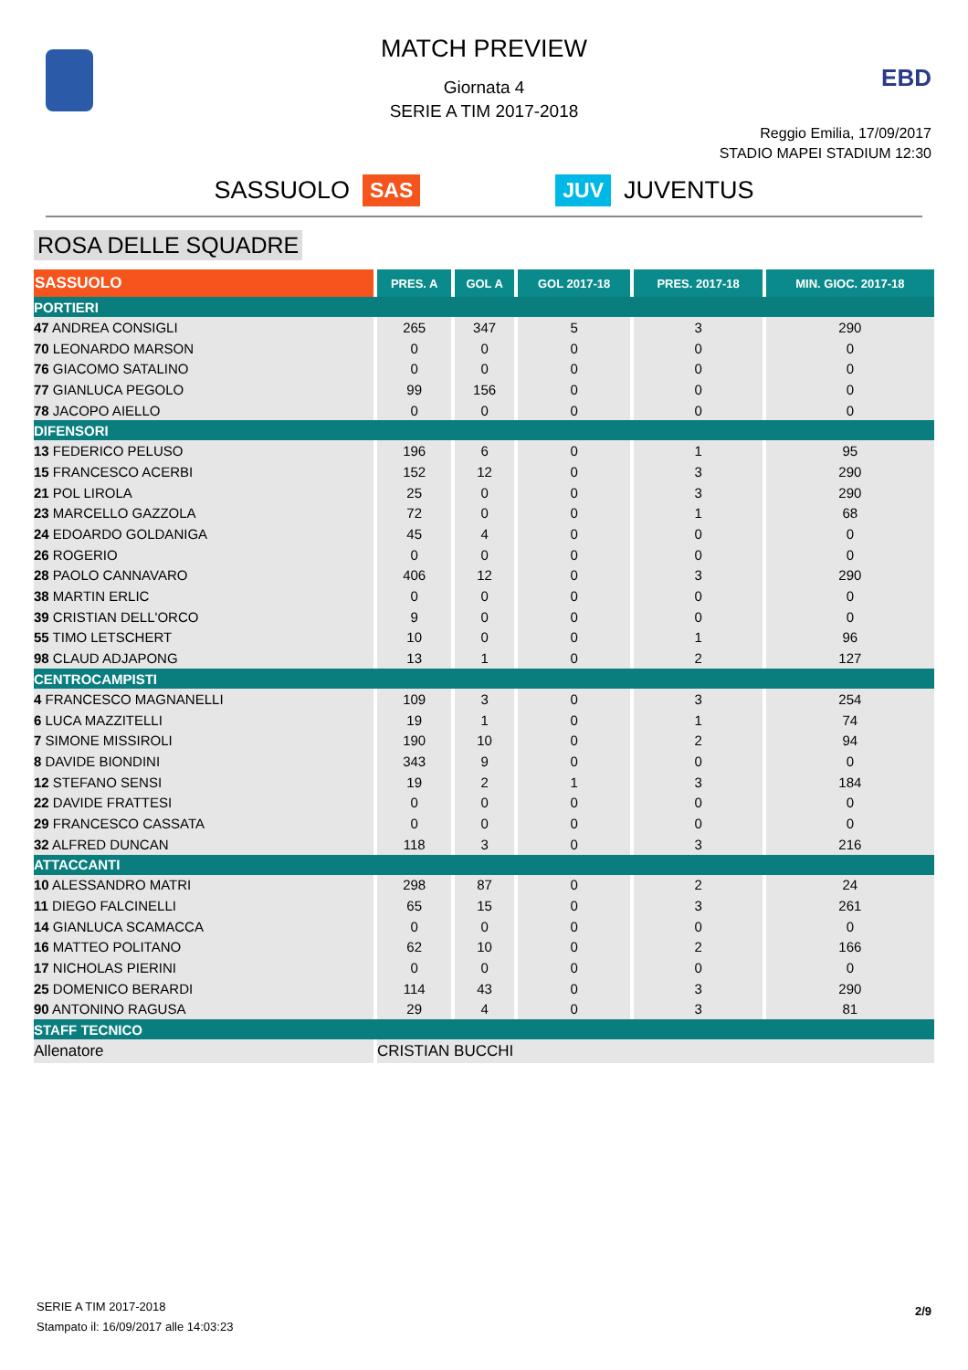EBD
MATCH PREVIEW
Giornata 4
SERIE A TIM 2017-2018
Reggio Emilia, 17/09/2017
STADIO MAPEI STADIUM 12:30
SASSUOLO SAS JUV JUVENTUS
ROSA DELLE SQUADRE
| SASSUOLO | PRES. A | GOL A | GOL 2017-18 | PRES. 2017-18 | MIN. GIOC. 2017-18 |
| --- | --- | --- | --- | --- | --- |
| PORTIERI | | | | | |
| 47 ANDREA CONSIGLI | 265 | 347 | 5 | 3 | 290 |
| 70 LEONARDO MARSON | 0 | 0 | 0 | 0 | 0 |
| 76 GIACOMO SATALINO | 0 | 0 | 0 | 0 | 0 |
| 77 GIANLUCA PEGOLO | 99 | 156 | 0 | 0 | 0 |
| 78 JACOPO AIELLO | 0 | 0 | 0 | 0 | 0 |
| DIFENSORI | | | | | |
| 13 FEDERICO PELUSO | 196 | 6 | 0 | 1 | 95 |
| 15 FRANCESCO ACERBI | 152 | 12 | 0 | 3 | 290 |
| 21 POL LIROLA | 25 | 0 | 0 | 3 | 290 |
| 23 MARCELLO GAZZOLA | 72 | 0 | 0 | 1 | 68 |
| 24 EDOARDO GOLDANIGA | 45 | 4 | 0 | 0 | 0 |
| 26 ROGERIO | 0 | 0 | 0 | 0 | 0 |
| 28 PAOLO CANNAVARO | 406 | 12 | 0 | 3 | 290 |
| 38 MARTIN ERLIC | 0 | 0 | 0 | 0 | 0 |
| 39 CRISTIAN DELL'ORCO | 9 | 0 | 0 | 0 | 0 |
| 55 TIMO LETSCHERT | 10 | 0 | 0 | 1 | 96 |
| 98 CLAUD ADJAPONG | 13 | 1 | 0 | 2 | 127 |
| CENTROCAMPISTI | | | | | |
| 4 FRANCESCO MAGNANELLI | 109 | 3 | 0 | 3 | 254 |
| 6 LUCA MAZZITELLI | 19 | 1 | 0 | 1 | 74 |
| 7 SIMONE MISSIROLI | 190 | 10 | 0 | 2 | 94 |
| 8 DAVIDE BIONDINI | 343 | 9 | 0 | 0 | 0 |
| 12 STEFANO SENSI | 19 | 2 | 1 | 3 | 184 |
| 22 DAVIDE FRATTESI | 0 | 0 | 0 | 0 | 0 |
| 29 FRANCESCO CASSATA | 0 | 0 | 0 | 0 | 0 |
| 32 ALFRED DUNCAN | 118 | 3 | 0 | 3 | 216 |
| ATTACCANTI | | | | | |
| 10 ALESSANDRO MATRI | 298 | 87 | 0 | 2 | 24 |
| 11 DIEGO FALCINELLI | 65 | 15 | 0 | 3 | 261 |
| 14 GIANLUCA SCAMACCA | 0 | 0 | 0 | 0 | 0 |
| 16 MATTEO POLITANO | 62 | 10 | 0 | 2 | 166 |
| 17 NICHOLAS PIERINI | 0 | 0 | 0 | 0 | 0 |
| 25 DOMENICO BERARDI | 114 | 43 | 0 | 3 | 290 |
| 90 ANTONINO RAGUSA | 29 | 4 | 0 | 3 | 81 |
| STAFF TECNICO | | | | | |
| Allenatore | CRISTIAN BUCCHI | | | | |
SERIE A TIM 2017-2018
Stampato il: 16/09/2017 alle 14:03:23
2/9